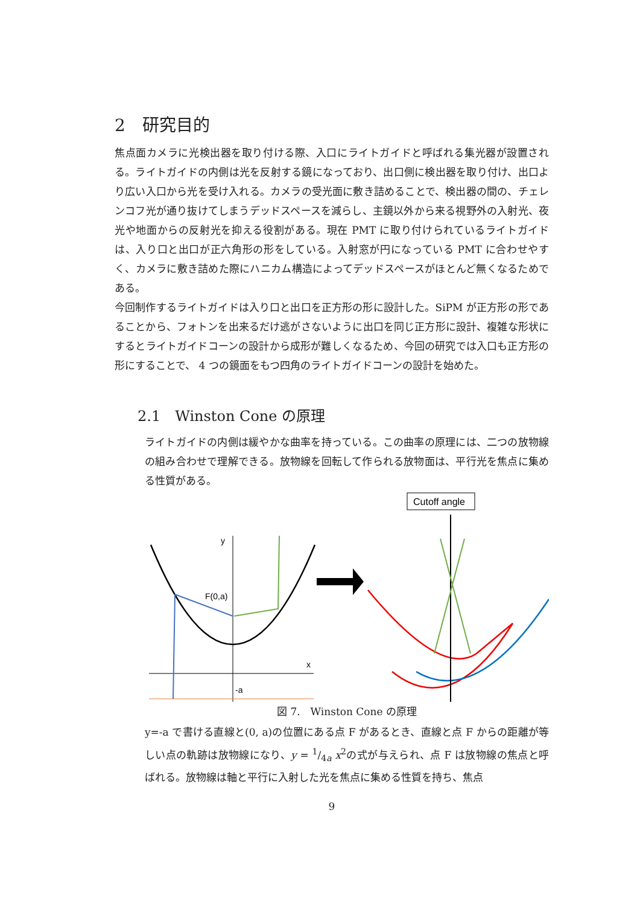2　研究目的
焦点面カメラに光検出器を取り付ける際、入口にライトガイドと呼ばれる集光器が設置される。ライトガイドの内側は光を反射する鏡になっており、出口側に検出器を取り付け、出口より広い入口から光を受け入れる。カメラの受光面に敷き詰めることで、検出器の間の、チェレンコフ光が通り抜けてしまうデッドスペースを減らし、主鏡以外から来る視野外の入射光、夜光や地面からの反射光を抑える役割がある。現在 PMT に取り付けられているライトガイドは、入り口と出口が正六角形の形をしている。入射窓が円になっている PMT に合わせやすく、カメラに敷き詰めた際にハニカム構造によってデッドスペースがほとんど無くなるためである。
今回制作するライトガイドは入り口と出口を正方形の形に設計した。SiPM が正方形の形であることから、フォトンを出来るだけ逃がさないように出口を同じ正方形に設計、複雑な形状にするとライトガイドコーンの設計から成形が難しくなるため、今回の研究では入口も正方形の形にすることで、 4 つの鏡面をもつ四角のライトガイドコーンの設計を始めた。
2.1　Winston Cone の原理
ライトガイドの内側は緩やかな曲率を持っている。この曲率の原理には、二つの放物線の組み合わせで理解できる。放物線を回転して作られる放物面は、平行光を焦点に集める性質がある。
Cutoff angle
y
x
-a
F(0,a)
図 7.　Winston Cone の原理
y=-a で書ける直線と(0, a)の位置にある点 F があるとき、直線と点 F からの距離が等しい点の軌跡は放物線になり、y = 1/4a x<sup>2</sup>の式が与えられ、点 F は放物線の焦点と呼ばれる。放物線は軸と平行に入射した光を焦点に集める性質を持ち、焦点
9